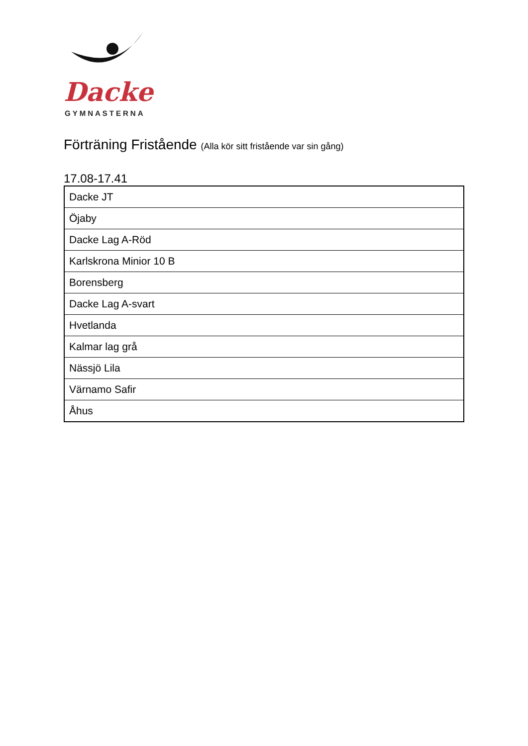Dacke
GYMNASTERNA
Förträning Fristående (Alla kör sitt fristående var sin gång)
17.08-17.41
| Dacke JT |
| Öjaby |
| Dacke Lag A-Röd |
| Karlskrona Minior 10 B |
| Borensberg |
| Dacke Lag A-svart |
| Hvetlanda |
| Kalmar lag grå |
| Nässjö Lila |
| Värnamo Safir |
| Åhus |